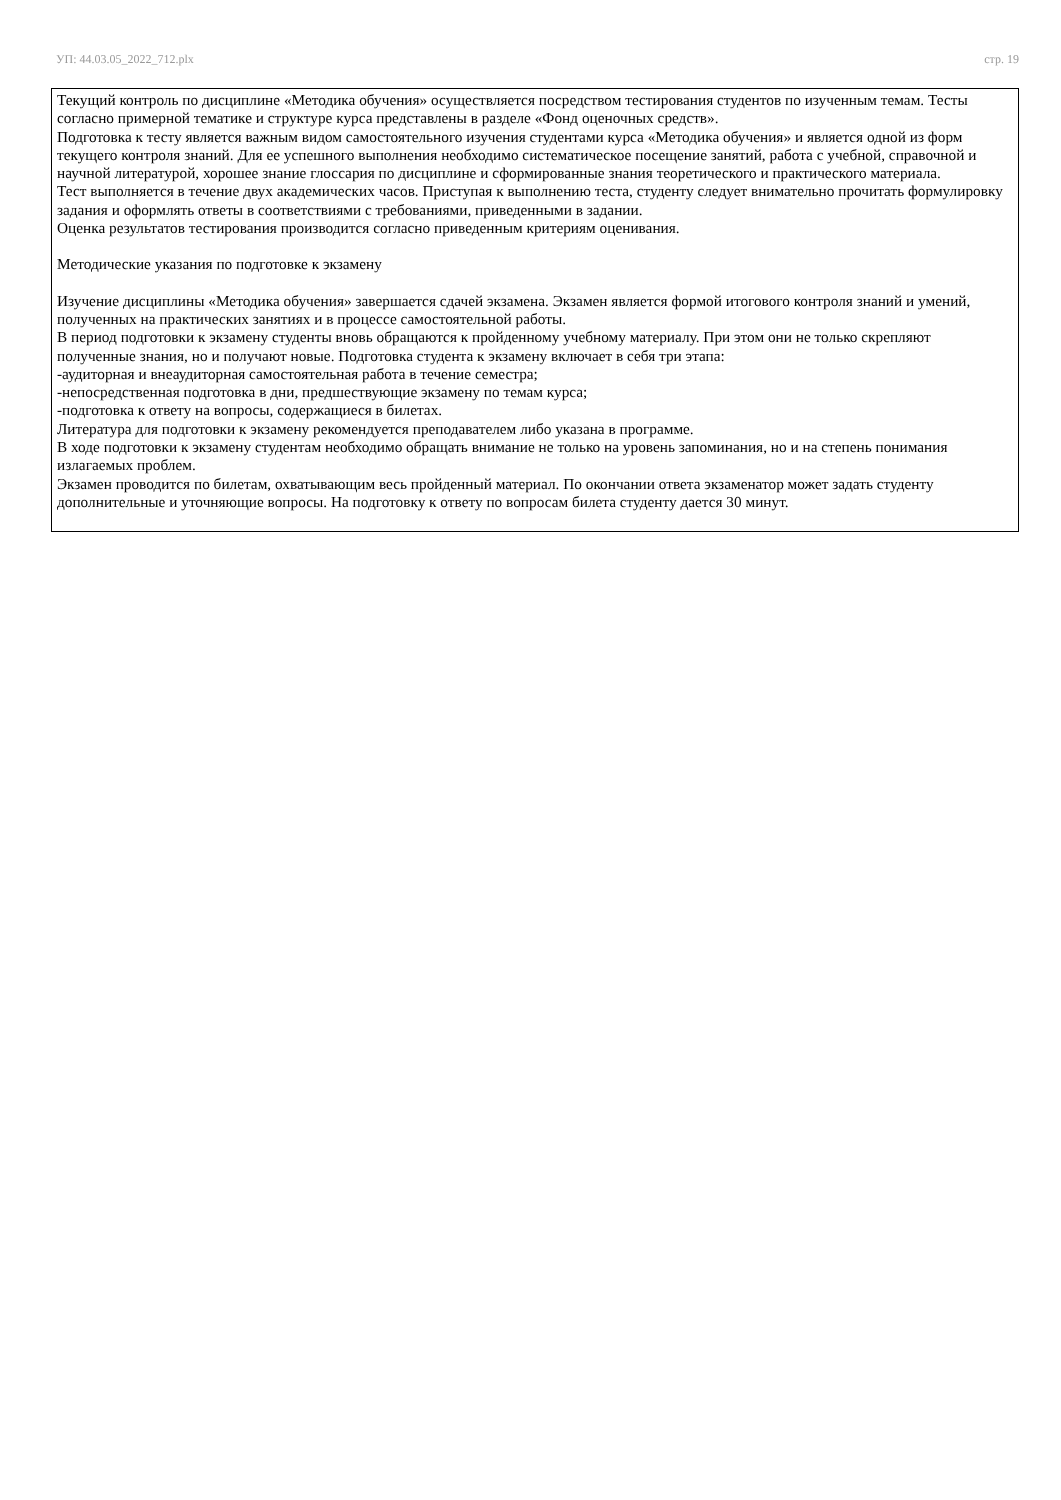УП: 44.03.05_2022_712.plx стр. 19
Текущий контроль по дисциплине «Методика обучения» осуществляется посредством тестирования студентов по изученным темам. Тесты согласно примерной тематике и структуре курса представлены в разделе «Фонд оценочных средств».
Подготовка к тесту является важным видом самостоятельного изучения студентами курса «Методика обучения» и является одной из форм текущего контроля знаний. Для ее успешного выполнения необходимо систематическое посещение занятий, работа с учебной, справочной и научной литературой, хорошее знание глоссария по дисциплине и сформированные знания теоретического и практического материала.
Тест выполняется в течение двух академических часов. Приступая к выполнению теста, студенту следует внимательно прочитать формулировку задания и оформлять ответы в соответствиями с требованиями, приведенными в задании.
Оценка результатов тестирования производится согласно приведенным критериям оценивания.
Методические указания по подготовке к экзамену
Изучение дисциплины «Методика обучения» завершается сдачей экзамена. Экзамен является формой итогового контроля знаний и умений, полученных на практических занятиях и в процессе самостоятельной работы.
В период подготовки к экзамену студенты вновь обращаются к пройденному учебному материалу. При этом они не только скрепляют полученные знания, но и получают новые. Подготовка студента к экзамену включает в себя три этапа:
-аудиторная и внеаудиторная самостоятельная работа в течение семестра;
-непосредственная подготовка в дни, предшествующие экзамену по темам курса;
-подготовка к ответу на вопросы, содержащиеся в билетах.
Литература для подготовки к экзамену рекомендуется преподавателем либо указана в программе.
В ходе подготовки к экзамену студентам необходимо обращать внимание не только на уровень запоминания, но и на степень понимания излагаемых проблем.
Экзамен проводится по билетам, охватывающим весь пройденный материал. По окончании ответа экзаменатор может задать студенту дополнительные и уточняющие вопросы. На подготовку к ответу по вопросам билета студенту дается 30 минут.